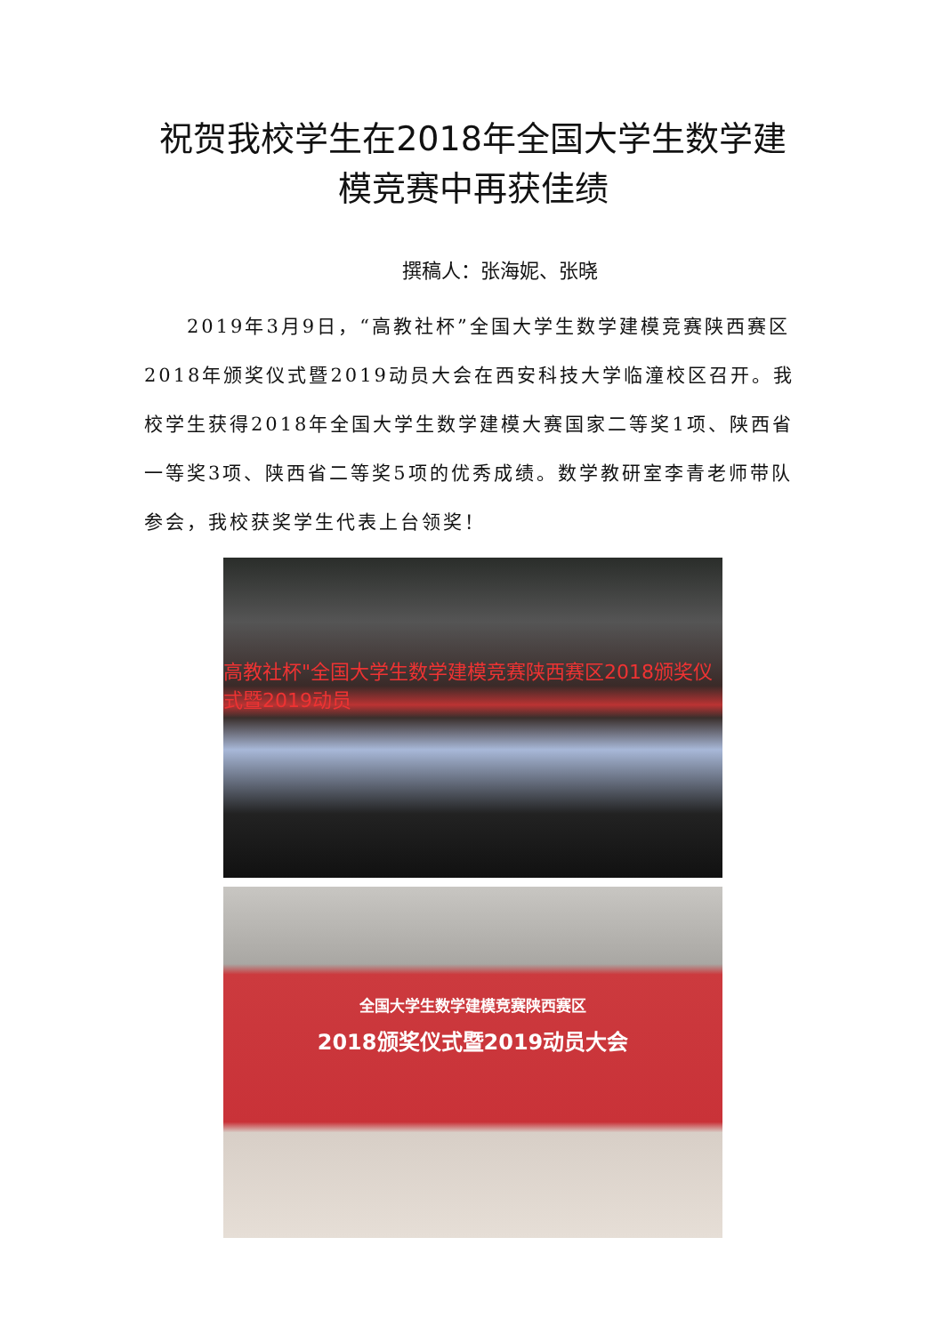祝贺我校学生在2018年全国大学生数学建
模竞赛中再获佳绩
撰稿人：张海妮、张晓
2019年3月9日，“高教社杯”全国大学生数学建模竞赛陕西赛区2018年颁奖仪式暨2019动员大会在西安科技大学临潼校区召开。我校学生获得2018年全国大学生数学建模大赛国家二等奖1项、陕西省一等奖3项、陕西省二等奖5项的优秀成绩。数学教研室李青老师带队参会，我校获奖学生代表上台领奖！
高教社杯"全国大学生数学建模竞赛陕西赛区2018颁奖仪式暨2019动员
全国大学生数学建模竞赛陕西赛区
2018颁奖仪式暨2019动员大会